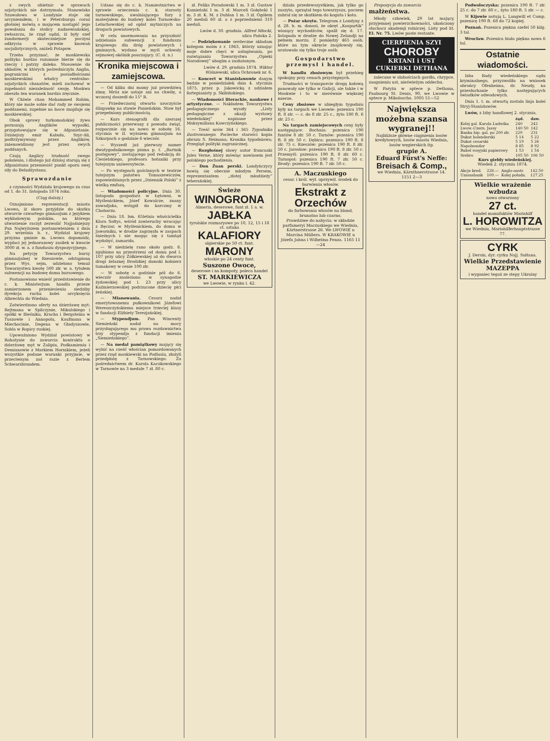z swych obietnic w sprawach azjatyckich nie dotrzymała. Stanowisko Szuwałowa w Londynie staje się arcyniemiłem, i w Petersburgu coraz głośniej mówią o mającem nastąpić jego powołaniu do stolicy nadnewiańskiej, zwłaszcza, że rząd sądzi, iż były szef żandarmerji skuteczniejsze poczyni odkrycia w sprawie knowań socjalistycznych, aniżeli Potapow.
Trzeba przyznać, że moskiewska polityka bardzo rozumnie bierze się do rzeczy i patrzy daleko. Stosownie do układów, w których pośredniczyła Anglia, pograniczni z posiadłościami moskiewskimi władcy centralno-azjatyckich chanatów, mieli zachować w zupełności niezależność swoję. Moskwa obeszła ten warunek bardzo zręcznie.
W Chiwie chan Mohammed Rahim, który nie może sobie dać rady ze swojemi poddanemi, zupełnie na łasce znajduje się moskiewskiej.
Obok sprawy turkomańskiej żywo pornszają Anglików wypadki, przygotowujące się w Afganistanie. Dzisiejszy emir Kabułu, Szyr-Ali, podtrzymywany przez Anglików, znienawidzony jest przez swych poddanych.
Czują Anglicy trudność swego położenia, i dlatego już dzisiaj starają się z Afganistanu przeniesiść punkt oporu swej siły do Beludżystanu.
Sprawozdanie
z czynności Wydziału krajowego za czas od 1. do 31. listopada 1874 roku.
(Ciąg dalszy.)
Oznajmiono reprezentacji miasta Lwowa, iż skoro przyjdzie do skutku otwarcie czwartego gimnazjum z językiem wykładowym polskim, na którego utworzenie raczył zezwolić Najjaśniejszy Pan Najwyższem postanowieniem z dnia 29. września b. r., Wydział krajowy przyzna gminie m. Lwowa dopomódz, wypłaci jej jednorazowy zasiłek w kwocie 3000 zł. w. a. z funduszu dyspozycyjnego.
Na petycję Towarzystwa bursy gimnazjalnej w Rzeszowie, odstąpioną przez Wys. sejm, udzielono temuż Towarzystwu kwotę 500 złr. w. a. tytułem subwencji na budowę domu bursowego.
Postanowiono wnieść przedstawienie do c. k. Ministerjum handla przeze zamierzonem przeniesieniu siedziby dyrekcja ruchu kolei arcyksięcia Albrechta do Wiednia.
Zatwierdzono oferty na dzierżawę myt: Rejtmana w Spilczynie, Mikulskiego i spółki w Bieśniku, Kracha i Bergsteina w Tuszowie i Annopolu, Kaufmana w Miechocinie, Degena w Gładyszowie, Sobla w Ropicy ruskiej.
Upoważniono Wydział powiatowy w Rohatynie do zawarcia kontraktu o dzierżawę myt w Zalipiu, Podkamieniu i Demianowie z Markiem Hornikiem, jeżeli wszystkie podane warunki przyjmie, w przeciwnym zaś razie z Berlem Schwarzbrandem.
Udano się do c. k. Namiestnictwa w sprawie orzeczenia c. k. starosty tarnowskiego, uwalniającego fury z materjałem do budowy kolei Tarnowsko-Leluchowskiej od opłat mytniczych na drogach powiatowych.
W celu unormowania na przyszłość udzielania subwencji z funduszu krajowego dla dróg powiatowych i gminnych, wydano w myśl uchwały sejmowej okólnik pouczający. (C. d. n.)
Kronika miejscowa i zamiejscowa.
— Od kilku dni mamy już prawdziwą zimę. Mróz nie ustaje ani na chwilę, a wczoraj doszedł do 15° R.
— Przedwczoraj otwarto uroczyście ślizgawkę na stawie Panieńskim. Staw był przepełniony publicznością.
— Kurs stenografii dla szerszej publiczności przerwany z powodu świąt, rozpocznie się na nowo w sobotę 16. stycznia w II. wyższem gimnazjum na Szkarpach o godzinie 6 wieczór.
— Wyszedł już pierwszy numer dwutygodnikowego pisma p. t. „Bartnik postępowy“, zostającego pod redakcją dr. Ciesielskiego, profesora botaniki przy tutejszym uniwersytecie.
— Po występach gościnnych w teatrze tutejszym państwa Tomaszewiczów, zapowiedzianych przez „Dziennik Polski“ z wielką emfazą.
— Wiadomości policyjne. Dnia 30. listopada gospodarz w Łętowni, w Myślenickiem, Józef Kowalcze, znany zawadjaka, wstąpił do karczmy w Chobarzu.
— Dnia 18. bm. 65letnia właścicielka Klara Sołtys, wśród zawieruchy wracając z Bęczar, w Myślenickiem, do domu w Jaworniku, w drodze zagrzęzła w zaspach śnieżnych i nie mogąc się z tamtąd wydobyć, zamarzła.
— W niedzielę rano około godz. 6. zgubiono na przestrzeni od domu pod l. 107 przy ulicy Żółkiewskiej aż do dworca drogi żelaznej Brodzkiej damski kołnierz tumakowy w cenie 100 złr.
— W sobotę o godzinie pół do 6. wieczór znaleziono w synagodze żydowskiej pod l. 23 przy ulicy Kaźmierzowskiej podrzucone dziecię płci żeńskiej.
— Mianowania. Cesarz nadał emerytowanemu pułkownikowi Józefowi Wereszczyńskiemu miejsce trzeciej klasy w fundacji Elżbiety Terezjańskiej.
— Stypendjum. Pan Wincenty Siemieński nadał na mocy przysługującego mu prawa rozdawnictwa trzy stypendja z fundacji imienia „Siemieńskiego“.
— Na medal pamiątkowy mający się wybić na cześć włościan pomordowanych przez rząd moskiewski na Podlasiu, złożyli przedpłatę z Tarnowskiego: Za pośrednictwem dr. Karola Kaczkowskiego w Tarnowie na 3 medale 7 zł. 80 c.
zł. Feliks Poradowski 1 m. 3 zł. Gustaw Kamieński 1 m. 3 zł. Marceli Gołębski 1 m. 3 zł. K. M. z Dublan 1 m. 3 zł. Ogółem 20 medali 60 zł. a z poprzedniemi 310 medali.
Lwów d. 30. grudnia. Alfred Młocki, ulica Pańska 2.
— Podziękowanie serdeczne składam kolegom moim z r. 1863, którzy uznając moje dobre chęci w usługiwaniu, po rozwiązaniu Towarzystwa „Opieki Narodowej“ ubogim a zasłużonym.
Lwów d. 29. grudnia 1874. Wiktor Wiśniewski, ulica Ochronek nr. 6.
— Koncert w Stanisławowie danym będzie w poniedziałek dnia 4. stycznia 1875, przez p. Jakowicką z udziałem fortepianisty p. Skibińskiego.
— Wiadomości literackie, naukowe i artystyczne. — Nakładem Towarzystwa pedagogicznego wyszły „Listy pedagogiczne z okazji wystawy wiedeńskiej“ napisane przez Maksymiliana Kawczyńskiego.
— Treść nrów 364 i 365 Tygodnika ilustrowanego: Pocieche starości kopia obrazu S. Heimana; Kronika tygodniowa; Przegląd polityki zagranicznej.
— Rozgłośnej sławy autor francuski Jules Verne, który mówiąc nawiasem jest polskiego pochodzenia.
— Don Żuan perski. Londyńczycy bawią się obecnie młodym Persem, reprezentantem „złotej młodzieży“ teherańskiej.
Świeże
WINOGRONA
Almeria, deserowe, funt zł. 1 a. w.
JABŁKA
tyrolskie rozmaryowe po 10, 12, 15 i 18 ct. sztuka
KALAFIORY
algierskie po 50 ct. funt.
MARONY
włoskie po 24 centy funt.
Suszone Owoce,
deserowe i na kompoty, poleca handel
ST. MARKIEWICZA
we Lwowie, w rynku l. 42.
działa przedewszystkiem, jak tylko go zaszyto, sprzątał tego towarzysza, poczem zabrał się ze skutkiem do koguta i kota.
— Pożar okrętu. Telegram z Londyny z d. 28. b. m. donosi, że okręt „Kospartik“ wiozący wychodźców, spalił się d. 17. listopada w drodze do Nowej Zelandji na pełnem morzu. Z pomiędzy 465 osób, które na tym okręcie znajdowały się, uratowało się tylko troje osób.
Gospodarstwo przemysł i handel.
W handlu zbożowym był przebieg spokojny przy cenach przystępnych.
Trudności w transporcie drogą kołową panowały nie tylko w Galicji, ale także i w Moskwie i to w nierównie większej mierze.
Ceny zbożowe w ubiegłym tygodniu były na targach we Lwowie: pszenica 190 ft. 8 złr. — c. do 8 złr. 25 c., żyto 180 ft. 6 złr. 25 c.
Na targach zamiejscowych ceny były następujące: Bochnia: pszenica 190 funtów 8 złr. 50 c. Tarnów: pszenica 190 ft. 8 złr. 50 c. Dębica: pszenica 190 ft. 8 złr. 75 c. Rzeszów: pszenica 190 ft. 8 złr. 50 c. Jarosław: pszenica 190 ft. 8 złr. 50 c. Przemyśl: pszenica 190 ft. 8 złr. 60 c. Tarnopol: pszenica 190 ft. 7 złr. 50 c. Brody: pszenica 190 ft. 7 złr. 50 c.
A. Maczuskiego
cesar. i król. wył. uprzywil. środek do barwienia włosów.
Ekstrakt z Orzechów
do farbowania włosów na blond, brunatno lub czarno.
Prawdziwe do nabycia: w składzie parfumeryi Maczuskiego we Wiedniu, Kärtnerstrasse 26. We LWOWIE u Marcina Müllera. W KRAKOWIE u Józefa Jahna i Wilhelma Fenza. 1165 11—24
Propozycja do zawarcia
małżeństwa.
Młody człowiek, 29 lat mający, przyjemnej powierzchowności, ukończony słuchacz akademji rolniczej. Listy pod lit. El. Nr. 75. Lwów poste restante.
CIERPIENIA SZYI
CHOROBY
KRTANI i UST
CUKIERKI DETHANA
zalecane w słabościach gardła, chrypce, zaognieniu ust, nieświeżym oddechu.
W Paryżu w aptece p. Dethana, Faubourg St. Denis, 90, we Lwowie w aptece p. Mikolascha. 1005 51—52
Największa możebna szansa wygranej!!
Najbliższe główne ciągnienia losów kredytowych, losów miasta Wiednia, losów węgierskich itp.
grupie A.
Eduard Fürst's Neffe:
Breisach & Comp.,
we Wiedniu, Kärnthnerstrasse 14.
1151 2—3
Podwołoczyska: pszenica 190 ft. 7 złr. 25 c. do 7 złr. 60 c., żyto 180 ft. 5 złr. — c.
W Kijowie notują L. Langwill et Comp. pszenicę 190 ft. 68 do 72 kopiej.
Poznań. Pszenica piękna szefel 50 kilg. 3 tal.
Wrocław. Pszenica biała piękna nowa 6 tal.
Ostatnie wiadomości.
Izba Rady wiedeńskiego sądu kryminalnego, przyzwoliła na wniosek obrońcy Ofenheima, dr. Neudy, na przesłuchanie tylko następujących świadków odwodowych.
Dnia 1. t. m. otwartą została linja kolei Stryj-Stanisławów.
Lwów, z Izby handlowej 2. stycznia.
| | żąd. | daw. |
| --- | --- | --- |
| Kolej gal. Karola Ludwika | 240 | 242 |
| Lwow.-Czern. Jassy | 140 50 | 142 |
| Banku hip. gal. po 200 złr. | 229 | 231 |
| Dukat holenderski | 5 14 | 5 22 |
| Dukat cesarski | 5 19 | 5 26 |
| Napoleondor | 8 85 | 8 92 |
| Rubel rosyjski papierowy | 1 53 | 1 54 |
| Srebro | 105 50 | 106 50 |
Kurs giełdy wiedeńskiej.
Wiedeń 2. stycznia 1874.
| Akcje kred. | 228.— | Anglo-austr. | 142.50 |
| Unionsbank | 109.— | Kolej połudn. | 127.25 |
Wielkie wrażenie wzbudza
nowo otworzony
27 ct.
handel manufaktów Mariahilf
L. HOROWITZA
we Wiedniu, Mariahilferhauptstrasse 77.
CYRK
J. Dersin, dyr. cyrku Najj. Sułtana.
Wielkie Przedstawienie
MAZEPPA
i wyganiec tegoż ze stepy Ukrainy